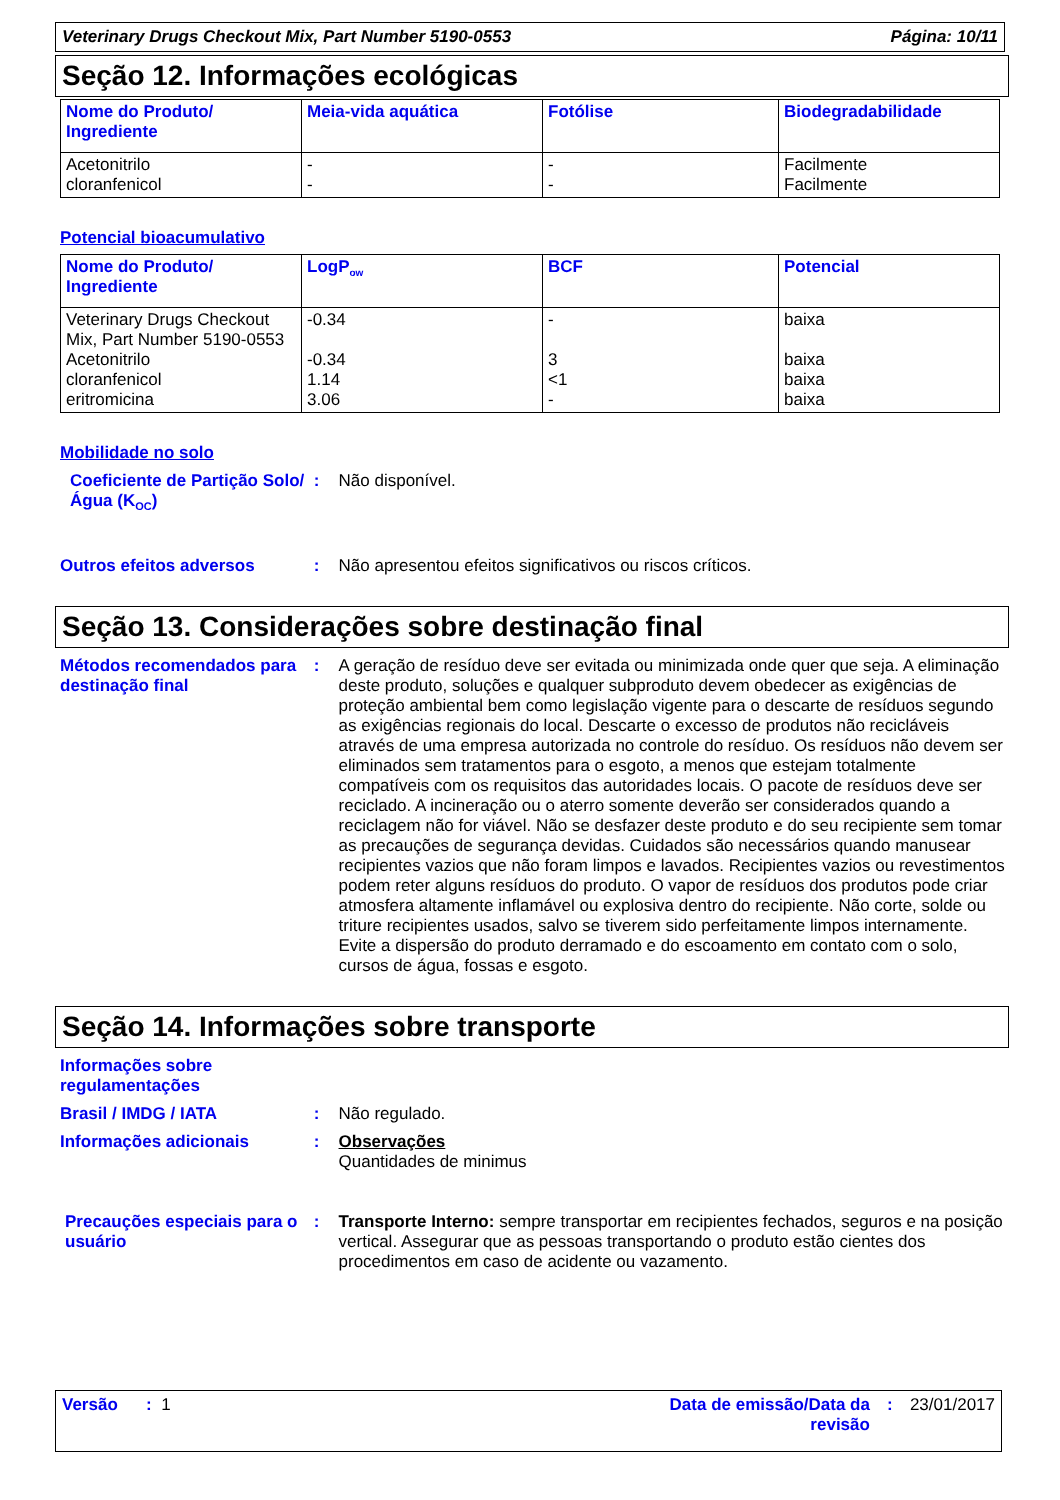Veterinary Drugs Checkout Mix, Part Number 5190-0553 Página: 10/11
Seção 12. Informações ecológicas
| Nome do Produto/ Ingrediente | Meia-vida aquática | Fotólise | Biodegradabilidade |
| --- | --- | --- | --- |
| Acetonitrilo cloranfenicol | - - | - - | Facilmente Facilmente |
Potencial bioacumulativo
| Nome do Produto/ Ingrediente | LogP<sub>ow</sub> | BCF | Potencial |
| --- | --- | --- | --- |
| Veterinary Drugs Checkout Mix, Part Number 5190-0553 Acetonitrilo cloranfenicol eritromicina | -0.34 -0.34 1.14 3.06 | - 3 <1 - | baixa baixa baixa baixa |
Mobilidade no solo
Coeficiente de Partição Solo/Água (K<sub>OC</sub>)
: Não disponível.
Outros efeitos adversos : Não apresentou efeitos significativos ou riscos críticos.
Seção 13. Considerações sobre destinação final
Métodos recomendados para destinação final
: A geração de resíduo deve ser evitada ou minimizada onde quer que seja. A eliminação deste produto, soluções e qualquer subproduto devem obedecer as exigências de proteção ambiental bem como legislação vigente para o descarte de resíduos segundo as exigências regionais do local. Descarte o excesso de produtos não recicláveis através de uma empresa autorizada no controle do resíduo. Os resíduos não devem ser eliminados sem tratamentos para o esgoto, a menos que estejam totalmente compatíveis com os requisitos das autoridades locais. O pacote de resíduos deve ser reciclado. A incineração ou o aterro somente deverão ser considerados quando a reciclagem não for viável. Não se desfazer deste produto e do seu recipiente sem tomar as precauções de segurança devidas. Cuidados são necessários quando manusear recipientes vazios que não foram limpos e lavados. Recipientes vazios ou revestimentos podem reter alguns resíduos do produto. O vapor de resíduos dos produtos pode criar atmosfera altamente inflamável ou explosiva dentro do recipiente. Não corte, solde ou triture recipientes usados, salvo se tiverem sido perfeitamente limpos internamente. Evite a dispersão do produto derramado e do escoamento em contato com o solo, cursos de água, fossas e esgoto.
Seção 14. Informações sobre transporte
Informações sobre regulamentações
Brasil / IMDG / IATA : Não regulado.
Informações adicionais : Observações
Quantidades de minimus
Precauções especiais para o usuário
: Transporte Interno: sempre transportar em recipientes fechados, seguros e na posição vertical. Assegurar que as pessoas transportando o produto estão cientes dos procedimentos em caso de acidente ou vazamento.
Versão : 1 Data de emissão/Data da revisão
: 23/01/2017